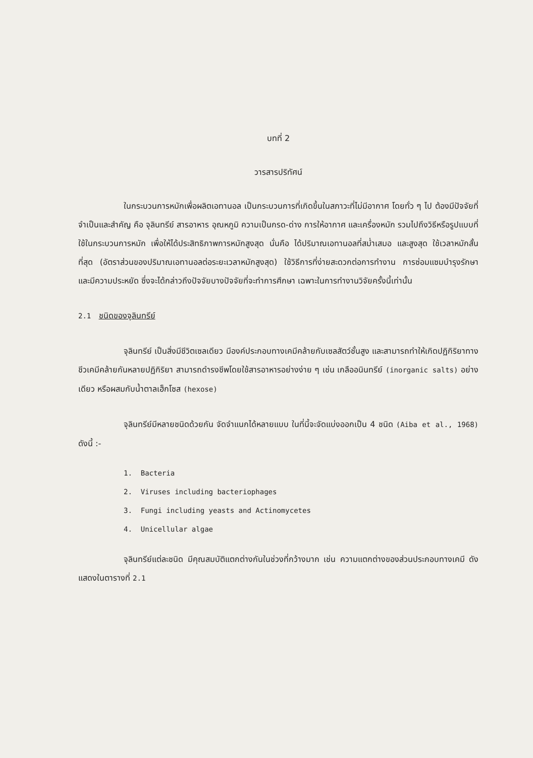บทที่ 2
วารสารปริทัศน์
ในกระบวนการหมักเพื่อผลิตเอทานอล เป็นกระบวนการที่เกิดขึ้นในสภาวะที่ไม่มีอากาศ โดยทั่ว ๆ ไป ต้องมีปัจจัยที่จำเป็นและสำคัญ คือ จุลินทรีย์ สารอาหาร อุณหภูมิ ความเป็นกรด-ด่าง การให้อากาศ และเครื่องหมัก รวมไปถึงวิธีหรือรูปแบบที่ใช้ในกระบวนการหมัก เพื่อให้ได้ประสิทธิภาพการหมักสูงสุด นั่นคือ ได้ปริมาณเอทานอลที่สม่ำเสมอ และสูงสุด ใช้เวลาหมักสั้นที่สุด (อัตราส่วนของปริมาณเอทานอลต่อระยะเวลาหมักสูงสุด) ใช้วิธีการที่ง่ายสะดวกต่อการทำงาน การซ่อมแซมบำรุงรักษา และมีความประหยัด ซึ่งจะได้กล่าวถึงปัจจัยบางปัจจัยที่จะทำการศึกษา เฉพาะในการทำงานวิจัยครั้งนี้เท่านั้น
2.1 ชนิดของจุลินทรีย์
จุลินทรีย์ เป็นสิ่งมีชีวิตเซลเดียว มีองค์ประกอบทางเคมีคล้ายกับเซลสัตว์ชั้นสูง และสามารถทำให้เกิดปฏิกิริยาทางชีวเคมีคล้ายกันหลายปฏิกิริยา สามารถดำรงชีพโดยใช้สารอาหารอย่างง่าย ๆ เช่น เกลืออนินทรีย์ (inorganic salts) อย่างเดียว หรือผสมกับน้ำตาลเฮ็กโซส (hexose)
จุลินทรีย์มีหลายชนิดด้วยกัน จัดจำแนกได้หลายแบบ ในที่นี้จะจัดแบ่งออกเป็น 4 ชนิด (Aiba et al., 1968) ดังนี้ :-
1. Bacteria
2. Viruses including bacteriophages
3. Fungi including yeasts and Actinomycetes
4. Unicellular algae
จุลินทรีย์แต่ละชนิด มีคุณสมบัติแตกต่างกันในช่วงที่กว้างมาก เช่น ความแตกต่างของส่วนประกอบทางเคมี ดังแสดงในตารางที่ 2.1